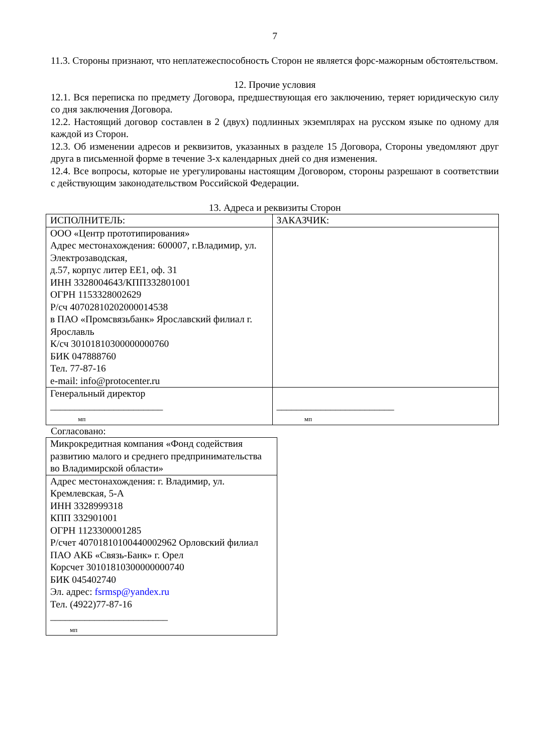7
11.3. Стороны признают, что неплатежеспособность Сторон не является форс-мажорным обстоятельством.
12. Прочие условия
12.1. Вся переписка по предмету Договора, предшествующая его заключению, теряет юридическую силу со дня заключения Договора.
12.2. Настоящий договор составлен в 2 (двух) подлинных экземплярах на русском языке по одному для каждой из Сторон.
12.3. Об изменении адресов и реквизитов, указанных в разделе 15 Договора, Стороны уведомляют друг друга в письменной форме в течение 3-х календарных дней со дня изменения.
12.4. Все вопросы, которые не урегулированы настоящим Договором, стороны разрешают в соответствии с действующим законодательством Российской Федерации.
13. Адреса и реквизиты Сторон
| ИСПОЛНИТЕЛЬ: | ЗАКАЗЧИК: |
| ООО «Центр прототипирования» Адрес местонахождения: 600007, г.Владимир, ул. Электрозаводская, д.57, корпус литер ЕЕ1, оф. 31 ИНН 3328004643/КПП332801001 ОГРН 1153328002629 Р/сч 40702810202000014538 в ПАО «Промсвязьбанк» Ярославский филиал г. Ярославль К/сч 30101810300000000760 БИК 047888760 Тел. 77-87-16 e-mail: info@protocenter.ru | |
| Генеральный директор _______________________ мп | ________________________ мп |
Согласовано:
| Микрокредитная компания «Фонд содействия развитию малого и среднего предпринимательства во Владимирской области» |
| Адрес местонахождения: г. Владимир, ул. Кремлевская, 5-А ИНН 3328999318 КПП 332901001 ОГРН 1123300001285 Р/счет 40701810100440002962 Орловский филиал ПАО АКБ «Связь-Банк» г. Орел Корсчет 30101810300000000740 БИК 045402740 Эл. адрес: fsrmsp@yandex.ru Тел. (4922)77-87-16 ________________________ мп |